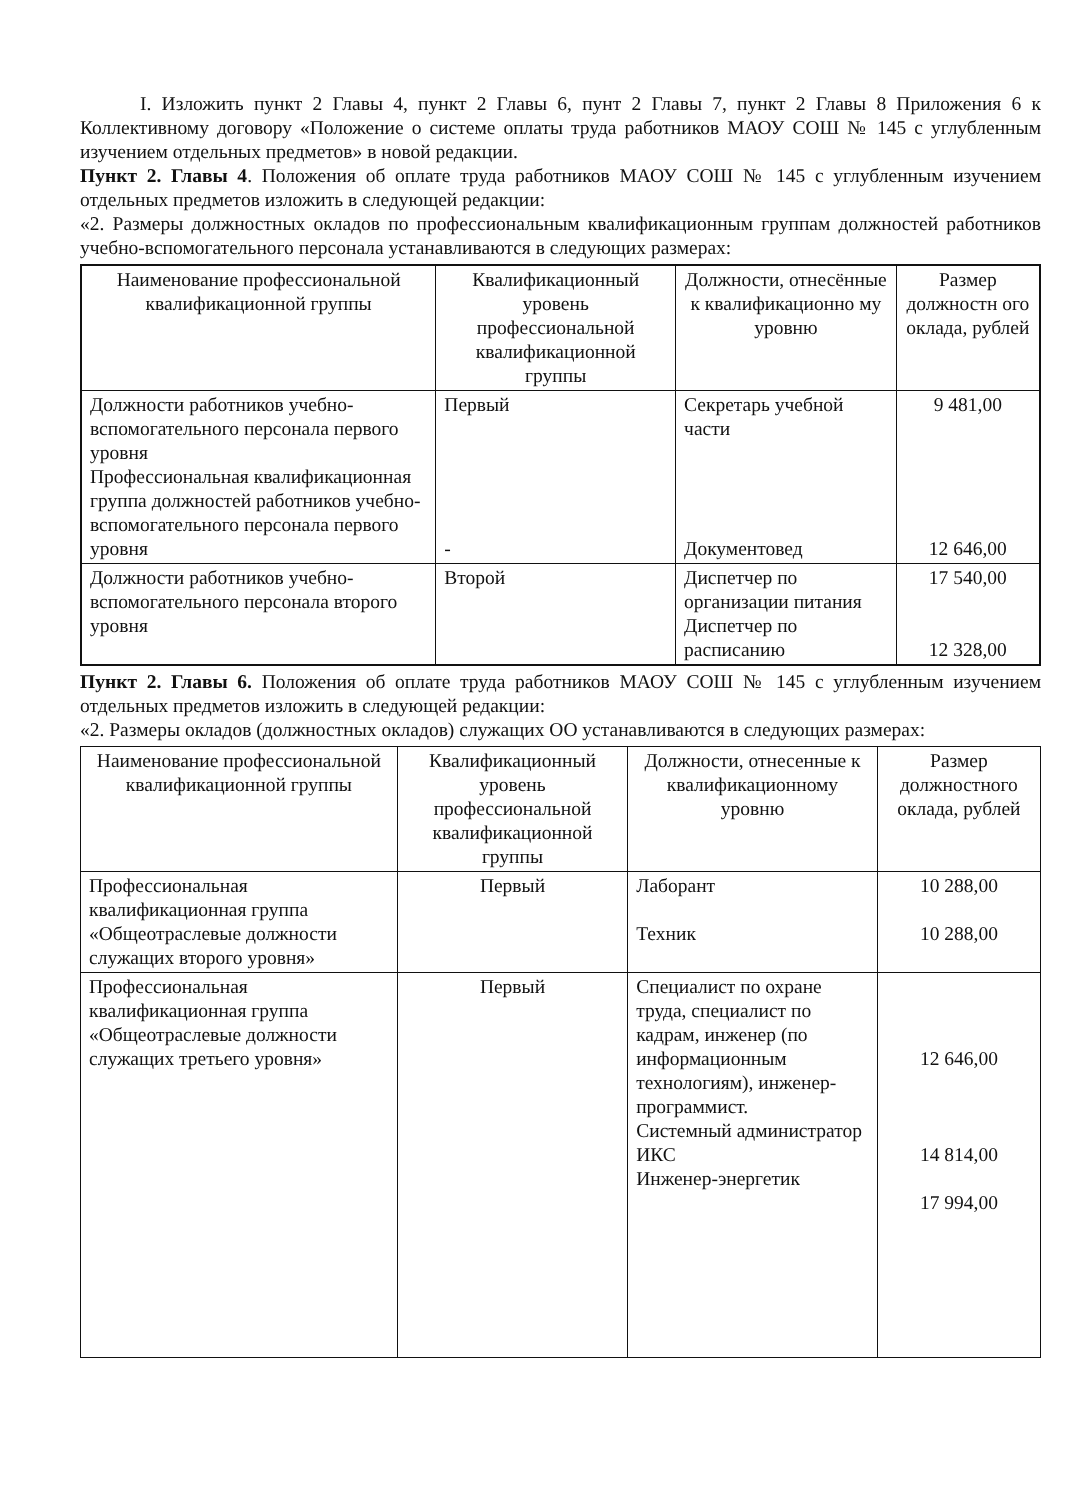I. Изложить пункт 2 Главы 4, пункт 2 Главы 6, пунт 2 Главы 7, пункт 2 Главы 8 Приложения 6 к Коллективному договору «Положение о системе оплаты труда работников МАОУ СОШ № 145 с углубленным изучением отдельных предметов» в новой редакции.
Пункт 2. Главы 4. Положения об оплате труда работников МАОУ СОШ № 145 с углубленным изучением отдельных предметов изложить в следующей редакции:
«2. Размеры должностных окладов по профессиональным квалификационным группам должностей работников учебно-вспомогательного персонала устанавливаются в следующих размерах:
| Наименование профессиональной квалификационной группы | Квалификационный уровень профессиональной квалификационной группы | Должности, отнесённые к квалификационно му уровню | Размер должностн ого оклада, рублей |
| --- | --- | --- | --- |
| Должности работников учебно-вспомогательного персонала первого уровня Профессиональная квалификационная группа должностей работников учебно-вспомогательного персонала первого уровня | Первый - | Секретарь учебной части Документовед | 9 481,00 12 646,00 |
| Должности работников учебно-вспомогательного персонала второго уровня | Второй | Диспетчер по организации питания Диспетчер по расписанию | 17 540,00 12 328,00 |
Пункт 2. Главы 6. Положения об оплате труда работников МАОУ СОШ № 145 с углубленным изучением отдельных предметов изложить в следующей редакции:
«2. Размеры окладов (должностных окладов) служащих ОО устанавливаются в следующих размерах:
| Наименование профессиональной квалификационной группы | Квалификационный уровень профессиональной квалификационной группы | Должности, отнесенные к квалификационному уровню | Размер должностного оклада, рублей |
| --- | --- | --- | --- |
| Профессиональная квалификационная группа «Общеотраслевые должности служащих второго уровня» | Первый | Лаборант Техник | 10 288,00 10 288,00 |
| Профессиональная квалификационная группа «Общеотраслевые должности служащих третьего уровня» | Первый | Специалист по охране труда, специалист по кадрам, инженер (по информационным технологиям), инженер-программист. Системный администратор ИКС Инженер-энергетик | 12 646,00 14 814,00 17 994,00 |